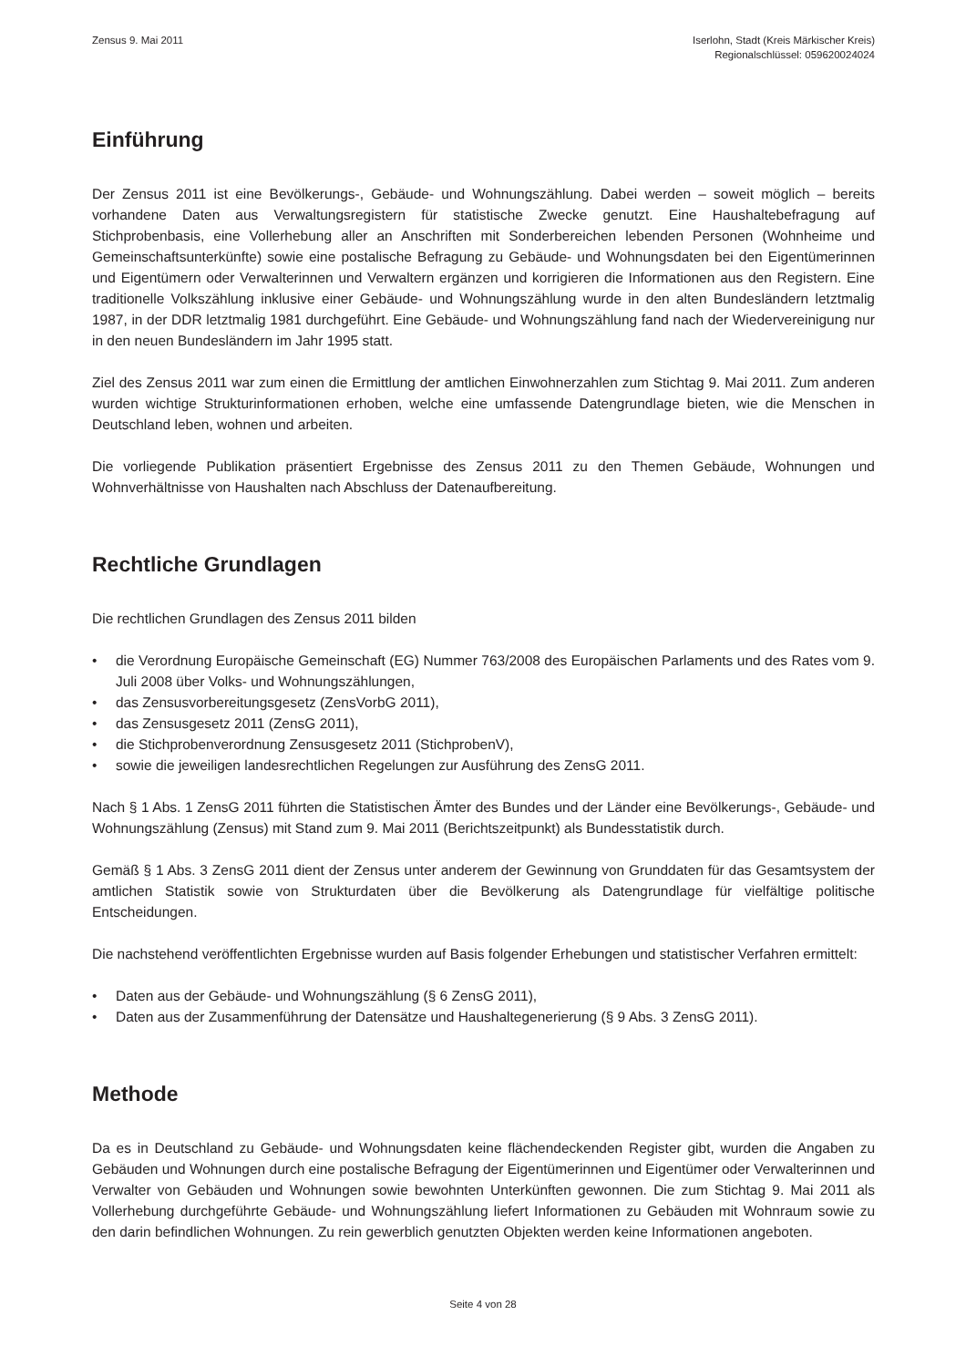Zensus 9. Mai 2011 Iserlohn, Stadt (Kreis Märkischer Kreis)
Regionalschlüssel: 059620024024
Einführung
Der Zensus 2011 ist eine Bevölkerungs-, Gebäude- und Wohnungszählung. Dabei werden – soweit möglich – bereits vorhandene Daten aus Verwaltungsregistern für statistische Zwecke genutzt. Eine Haushaltebefragung auf Stichprobenbasis, eine Vollerhebung aller an Anschriften mit Sonderbereichen lebenden Personen (Wohnheime und Gemeinschaftsunterkünfte) sowie eine postalische Befragung zu Gebäude- und Wohnungsdaten bei den Eigentümerinnen und Eigentümern oder Verwalterinnen und Verwaltern ergänzen und korrigieren die Informationen aus den Registern. Eine traditionelle Volkszählung inklusive einer Gebäude- und Wohnungszählung wurde in den alten Bundesländern letztmalig 1987, in der DDR letztmalig 1981 durchgeführt. Eine Gebäude- und Wohnungszählung fand nach der Wiedervereinigung nur in den neuen Bundesländern im Jahr 1995 statt.
Ziel des Zensus 2011 war zum einen die Ermittlung der amtlichen Einwohnerzahlen zum Stichtag 9. Mai 2011. Zum anderen wurden wichtige Strukturinformationen erhoben, welche eine umfassende Datengrundlage bieten, wie die Menschen in Deutschland leben, wohnen und arbeiten.
Die vorliegende Publikation präsentiert Ergebnisse des Zensus 2011 zu den Themen Gebäude, Wohnungen und Wohnverhältnisse von Haushalten nach Abschluss der Datenaufbereitung.
Rechtliche Grundlagen
Die rechtlichen Grundlagen des Zensus 2011 bilden
• die Verordnung Europäische Gemeinschaft (EG) Nummer 763/2008 des Europäischen Parlaments und des Rates vom 9. Juli 2008 über Volks- und Wohnungszählungen,
• das Zensusvorbereitungsgesetz (ZensVorbG 2011),
• das Zensusgesetz 2011 (ZensG 2011),
• die Stichprobenverordnung Zensusgesetz 2011 (StichprobenV),
• sowie die jeweiligen landesrechtlichen Regelungen zur Ausführung des ZensG 2011.
Nach § 1 Abs. 1 ZensG 2011 führten die Statistischen Ämter des Bundes und der Länder eine Bevölkerungs-, Gebäude- und Wohnungszählung (Zensus) mit Stand zum 9. Mai 2011 (Berichtszeitpunkt) als Bundesstatistik durch.
Gemäß § 1 Abs. 3 ZensG 2011 dient der Zensus unter anderem der Gewinnung von Grunddaten für das Gesamtsystem der amtlichen Statistik sowie von Strukturdaten über die Bevölkerung als Datengrundlage für vielfältige politische Entscheidungen.
Die nachstehend veröffentlichten Ergebnisse wurden auf Basis folgender Erhebungen und statistischer Verfahren ermittelt:
• Daten aus der Gebäude- und Wohnungszählung (§ 6 ZensG 2011),
• Daten aus der Zusammenführung der Datensätze und Haushaltegenerierung (§ 9 Abs. 3 ZensG 2011).
Methode
Da es in Deutschland zu Gebäude- und Wohnungsdaten keine flächendeckenden Register gibt, wurden die Angaben zu Gebäuden und Wohnungen durch eine postalische Befragung der Eigentümerinnen und Eigentümer oder Verwalterinnen und Verwalter von Gebäuden und Wohnungen sowie bewohnten Unterkünften gewonnen. Die zum Stichtag 9. Mai 2011 als Vollerhebung durchgeführte Gebäude- und Wohnungszählung liefert Informationen zu Gebäuden mit Wohnraum sowie zu den darin befindlichen Wohnungen. Zu rein gewerblich genutzten Objekten werden keine Informationen angeboten.
Seite 4 von 28